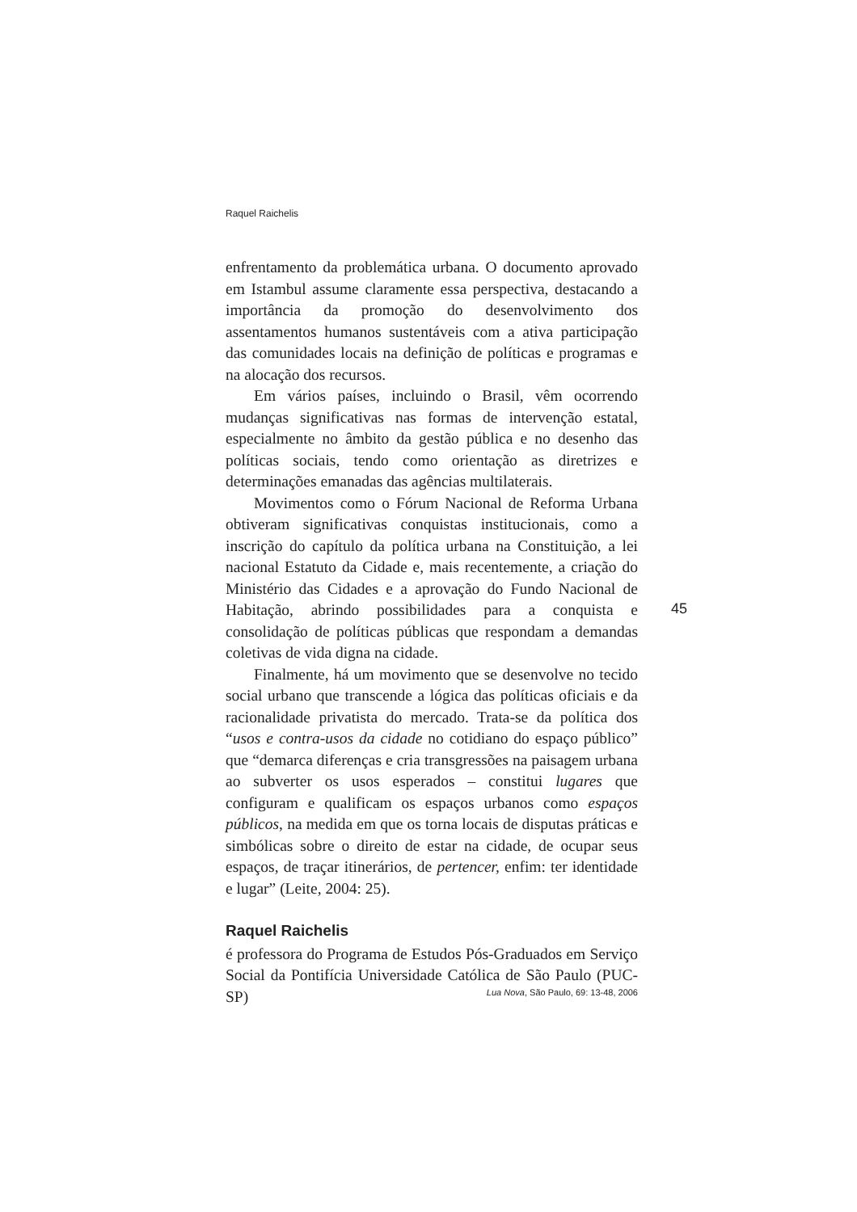Raquel Raichelis
enfrentamento da problemática urbana. O documento aprovado em Istambul assume claramente essa perspectiva, destacando a importância da promoção do desenvolvimento dos assentamentos humanos sustentáveis com a ativa participação das comunidades locais na definição de políticas e programas e na alocação dos recursos.
Em vários países, incluindo o Brasil, vêm ocorrendo mudanças significativas nas formas de intervenção estatal, especialmente no âmbito da gestão pública e no desenho das políticas sociais, tendo como orientação as diretrizes e determinações emanadas das agências multilaterais.
Movimentos como o Fórum Nacional de Reforma Urbana obtiveram significativas conquistas institucionais, como a inscrição do capítulo da política urbana na Constituição, a lei nacional Estatuto da Cidade e, mais recentemente, a criação do Ministério das Cidades e a aprovação do Fundo Nacional de Habitação, abrindo possibilidades para a conquista e consolidação de políticas públicas que respondam a demandas coletivas de vida digna na cidade.
Finalmente, há um movimento que se desenvolve no tecido social urbano que transcende a lógica das políticas oficiais e da racionalidade privatista do mercado. Trata-se da política dos “usos e contra-usos da cidade no cotidiano do espaço público” que “demarca diferenças e cria transgressões na paisagem urbana ao subverter os usos esperados – constitui lugares que configuram e qualificam os espaços urbanos como espaços públicos, na medida em que os torna locais de disputas práticas e simbólicas sobre o direito de estar na cidade, de ocupar seus espaços, de traçar itinerários, de pertencer, enfim: ter identidade e lugar” (Leite, 2004: 25).
Raquel Raichelis
é professora do Programa de Estudos Pós-Graduados em Serviço Social da Pontifícia Universidade Católica de São Paulo (PUC-SP)
45
Lua Nova, São Paulo, 69: 13-48, 2006